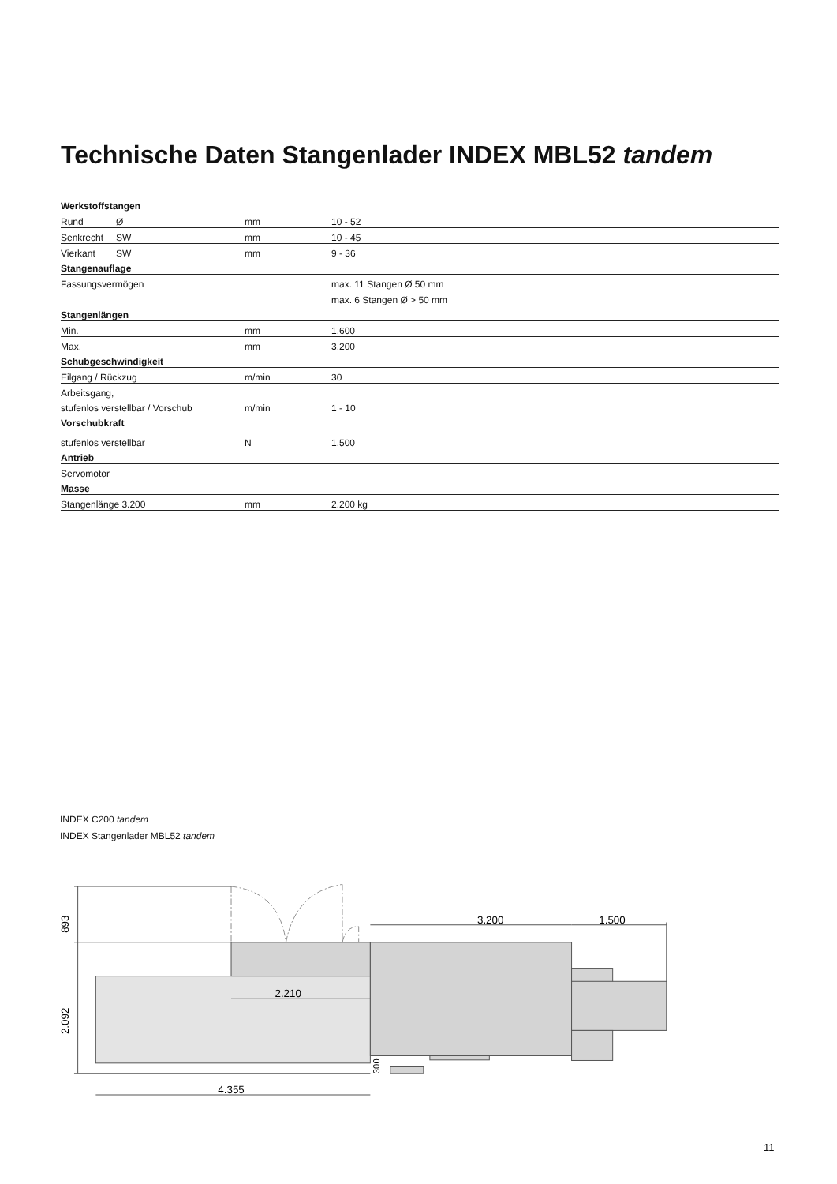Technische Daten Stangenlader INDEX MBL52 tandem
| Werkstoffstangen | | | |
| --- | --- | --- | --- |
| Rund | Ø | mm | 10 - 52 |
| Senkrecht | SW | mm | 10 - 45 |
| Vierkant | SW | mm | 9 - 36 |
| Stangenauflage | | | |
| Fassungsvermögen | | | max. 11 Stangen Ø 50 mm |
| | | | max. 6 Stangen Ø > 50 mm |
| Stangenlängen | | | |
| Min. | | mm | 1.600 |
| Max. | | mm | 3.200 |
| Schubgeschwindigkeit | | | |
| Eilgang / Rückzug | | m/min | 30 |
| Arbeitsgang, | | | |
| stufenlos verstellbar / Vorschub | | m/min | 1 - 10 |
| Vorschubkraft | | | |
| stufenlos verstellbar | | N | 1.500 |
| Antrieb | | | |
| Servomotor | | | |
| Masse | | | |
| Stangenlänge 3.200 | | mm | 2.200 kg |
INDEX C200 tandem
INDEX Stangenlader MBL52 tandem
3.200
1.500
2.210
4.355
893
2.092
300
11